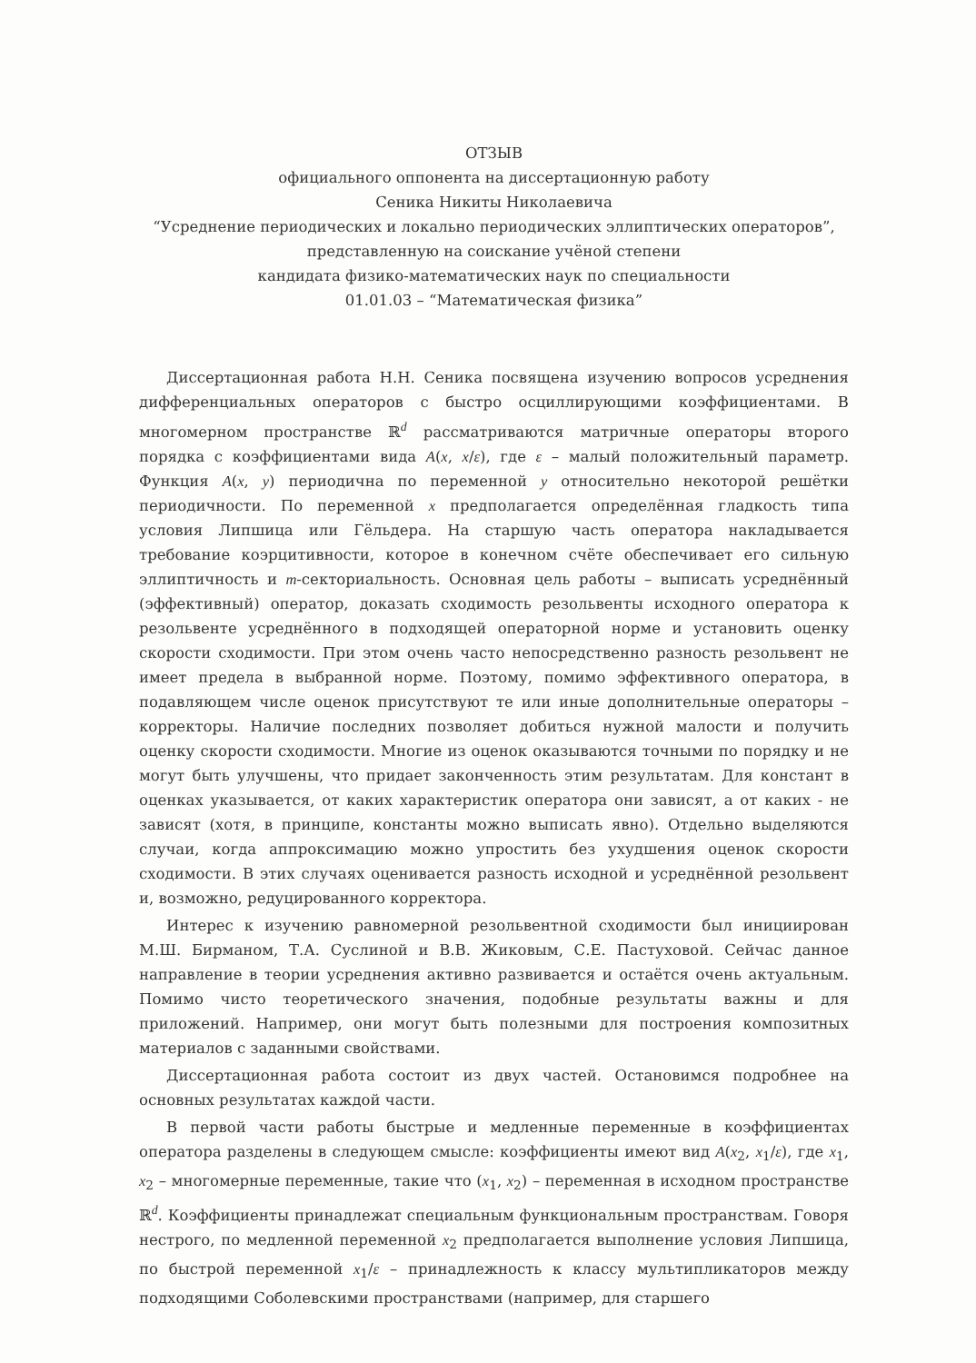ОТЗЫВ
официального оппонента на диссертационную работу
Сеника Никиты Николаевича
“Усреднение периодических и локально периодических эллиптических операторов”,
представленную на соискание учёной степени
кандидата физико-математических наук по специальности
01.01.03 – “Математическая физика”
Диссертационная работа Н.Н. Сеника посвящена изучению вопросов усреднения дифференциальных операторов с быстро осциллирующими коэффициентами. В многомерном пространстве ℝ<sup>d</sup> рассматриваются матричные операторы второго порядка с коэффициентами вида A(x, x/ε), где ε – малый положительный параметр. Функция A(x, y) периодична по переменной y относительно некоторой решётки периодичности. По переменной x предполагается определённая гладкость типа условия Липшица или Гёльдера. На старшую часть оператора накладывается требование коэрцитивности, которое в конечном счёте обеспечивает его сильную эллиптичность и m-секториальность. Основная цель работы – выписать усреднённый (эффективный) оператор, доказать сходимость резольвенты исходного оператора к резольвенте усреднённого в подходящей операторной норме и установить оценку скорости сходимости. При этом очень часто непосредственно разность резольвент не имеет предела в выбранной норме. Поэтому, помимо эффективного оператора, в подавляющем числе оценок присутствуют те или иные дополнительные операторы – корректоры. Наличие последних позволяет добиться нужной малости и получить оценку скорости сходимости. Многие из оценок оказываются точными по порядку и не могут быть улучшены, что придает законченность этим результатам. Для констант в оценках указывается, от каких характеристик оператора они зависят, а от каких - не зависят (хотя, в принципе, константы можно выписать явно). Отдельно выделяются случаи, когда аппроксимацию можно упростить без ухудшения оценок скорости сходимости. В этих случаях оценивается разность исходной и усреднённой резольвент и, возможно, редуцированного корректора.
Интерес к изучению равномерной резольвентной сходимости был инициирован М.Ш. Бирманом, Т.А. Суслиной и В.В. Жиковым, С.Е. Пастуховой. Сейчас данное направление в теории усреднения активно развивается и остаётся очень актуальным. Помимо чисто теоретического значения, подобные результаты важны и для приложений. Например, они могут быть полезными для построения композитных материалов с заданными свойствами.
Диссертационная работа состоит из двух частей. Остановимся подробнее на основных результатах каждой части.
В первой части работы быстрые и медленные переменные в коэффициентах оператора разделены в следующем смысле: коэффициенты имеют вид A(x<sub>2</sub>, x<sub>1</sub>/ε), где x<sub>1</sub>, x<sub>2</sub> – многомерные переменные, такие что (x<sub>1</sub>, x<sub>2</sub>) – переменная в исходном пространстве ℝ<sup>d</sup>. Коэффициенты принадлежат специальным функциональным пространствам. Говоря нестрого, по медленной переменной x<sub>2</sub> предполагается выполнение условия Липшица, по быстрой переменной x<sub>1</sub>/ε – принадлежность к классу мультипликаторов между подходящими Соболевскими пространствами (например, для старшего